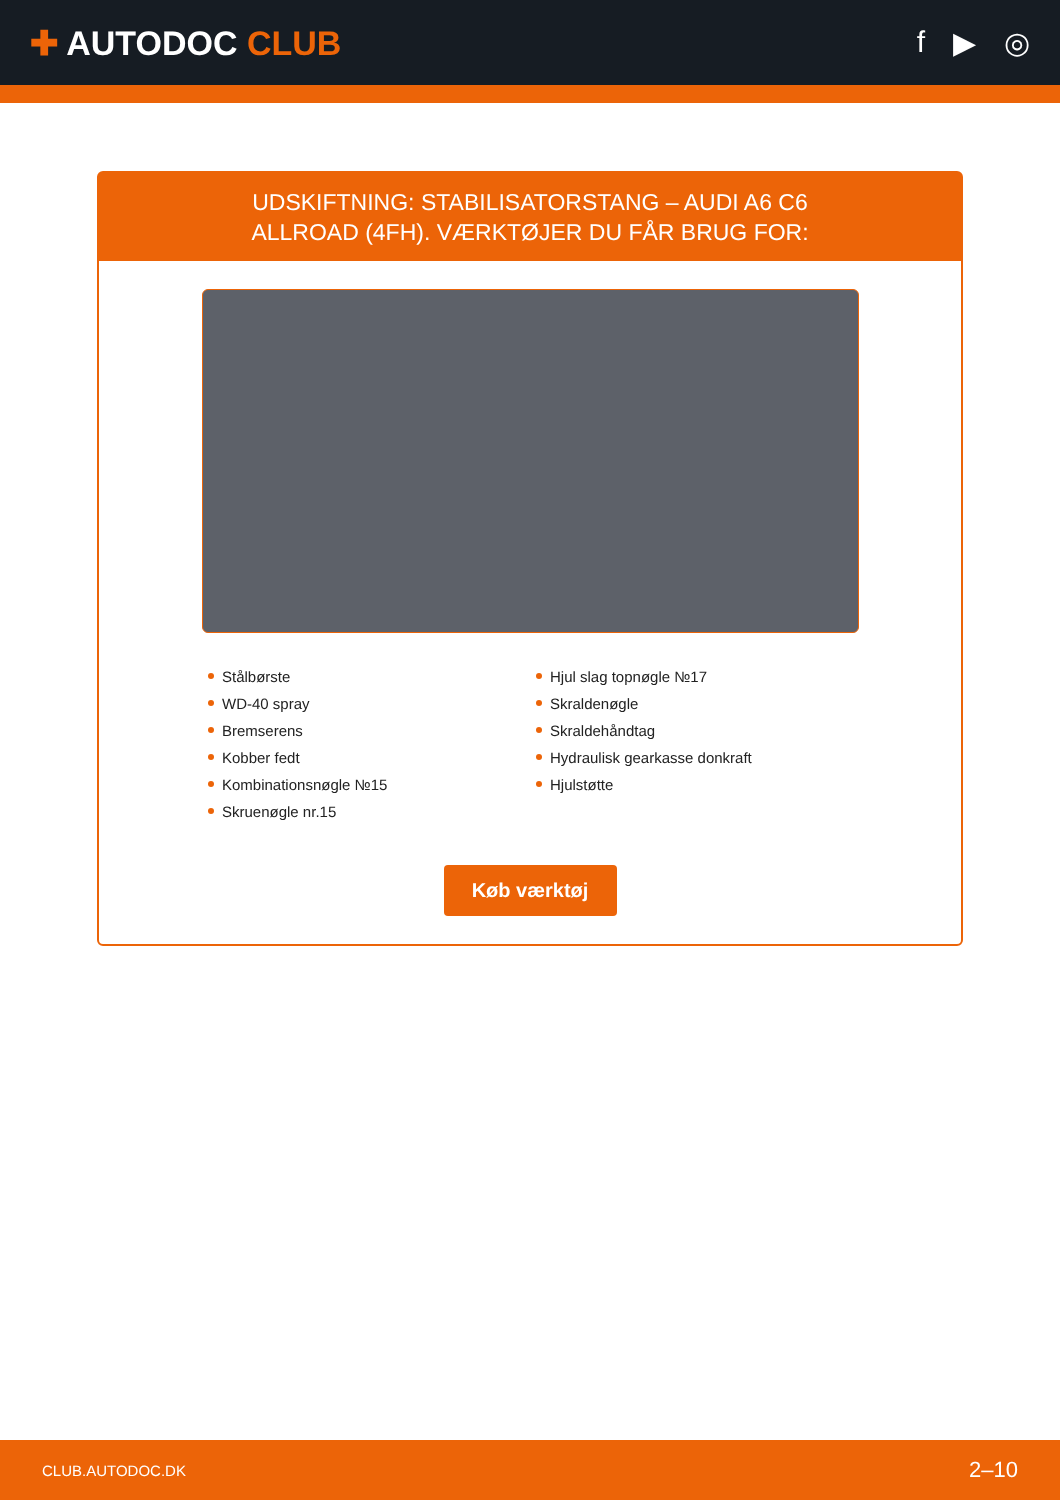✚ AUTODOC CLUB f ▶ ◎
UDSKIFTNING: STABILISATORSTANG – AUDI A6 C6
ALLROAD (4FH). VÆRKTØJER DU FÅR BRUG FOR:
Stålbørste
WD-40 spray
Bremserens
Kobber fedt
Kombinationsnøgle №15
Skruenøgle nr.15
Hjul slag topnøgle №17
Skraldenøgle
Skraldehåndtag
Hydraulisk gearkasse donkraft
Hjulstøtte
Køb værktøj
CLUB.AUTODOC.DK 2–10